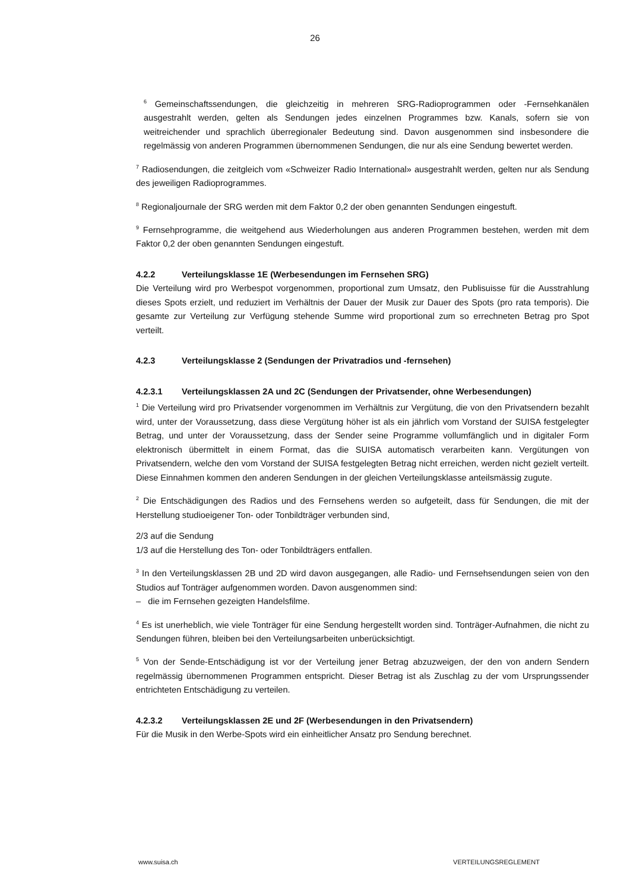26
<sup>6</sup> Gemeinschaftssendungen, die gleichzeitig in mehreren SRG-Radioprogrammen oder -Fernsehkanälen ausgestrahlt werden, gelten als Sendungen jedes einzelnen Programmes bzw. Kanals, sofern sie von weitreichender und sprachlich überregionaler Bedeutung sind. Davon ausgenommen sind insbesondere die regelmässig von anderen Programmen übernommenen Sendungen, die nur als eine Sendung bewertet werden.
<sup>7</sup> Radiosendungen, die zeitgleich vom «Schweizer Radio International» ausgestrahlt werden, gelten nur als Sendung des jeweiligen Radioprogrammes.
<sup>8</sup> Regionaljournale der SRG werden mit dem Faktor 0,2 der oben genannten Sendungen eingestuft.
<sup>9</sup> Fernsehprogramme, die weitgehend aus Wiederholungen aus anderen Programmen bestehen, werden mit dem Faktor 0,2 der oben genannten Sendungen eingestuft.
4.2.2 Verteilungsklasse 1E (Werbesendungen im Fernsehen SRG)
Die Verteilung wird pro Werbespot vorgenommen, proportional zum Umsatz, den Publisuisse für die Ausstrahlung dieses Spots erzielt, und reduziert im Verhältnis der Dauer der Musik zur Dauer des Spots (pro rata temporis). Die gesamte zur Verteilung zur Verfügung stehende Summe wird proportional zum so errechneten Betrag pro Spot verteilt.
4.2.3 Verteilungsklasse 2 (Sendungen der Privatradios und -fernsehen)
4.2.3.1 Verteilungsklassen 2A und 2C (Sendungen der Privatsender, ohne Werbesendungen)
<sup>1</sup> Die Verteilung wird pro Privatsender vorgenommen im Verhältnis zur Vergütung, die von den Privatsendern bezahlt wird, unter der Voraussetzung, dass diese Vergütung höher ist als ein jährlich vom Vorstand der SUISA festgelegter Betrag, und unter der Voraussetzung, dass der Sender seine Programme vollumfänglich und in digitaler Form elektronisch übermittelt in einem Format, das die SUISA automatisch verarbeiten kann. Vergütungen von Privatsendern, welche den vom Vorstand der SUISA festgelegten Betrag nicht erreichen, werden nicht gezielt verteilt. Diese Einnahmen kommen den anderen Sendungen in der gleichen Verteilungsklasse anteilsmässig zugute.
<sup>2</sup> Die Entschädigungen des Radios und des Fernsehens werden so aufgeteilt, dass für Sendungen, die mit der Herstellung studioeigener Ton- oder Tonbildträger verbunden sind,
2/3 auf die Sendung
1/3 auf die Herstellung des Ton- oder Tonbildträgers entfallen.
<sup>3</sup> In den Verteilungsklassen 2B und 2D wird davon ausgegangen, alle Radio- und Fernsehsendungen seien von den Studios auf Tonträger aufgenommen worden. Davon ausgenommen sind:
– die im Fernsehen gezeigten Handelsfilme.
<sup>4</sup> Es ist unerheblich, wie viele Tonträger für eine Sendung hergestellt worden sind. Tonträger-Aufnahmen, die nicht zu Sendungen führen, bleiben bei den Verteilungsarbeiten unberücksichtigt.
<sup>5</sup> Von der Sende-Entschädigung ist vor der Verteilung jener Betrag abzuzweigen, der den von andern Sendern regelmässig übernommenen Programmen entspricht. Dieser Betrag ist als Zuschlag zu der vom Ursprungssender entrichteten Entschädigung zu verteilen.
4.2.3.2 Verteilungsklassen 2E und 2F (Werbesendungen in den Privatsendern)
Für die Musik in den Werbe-Spots wird ein einheitlicher Ansatz pro Sendung berechnet.
www.suisa.ch VERTEILUNGSREGLEMENT